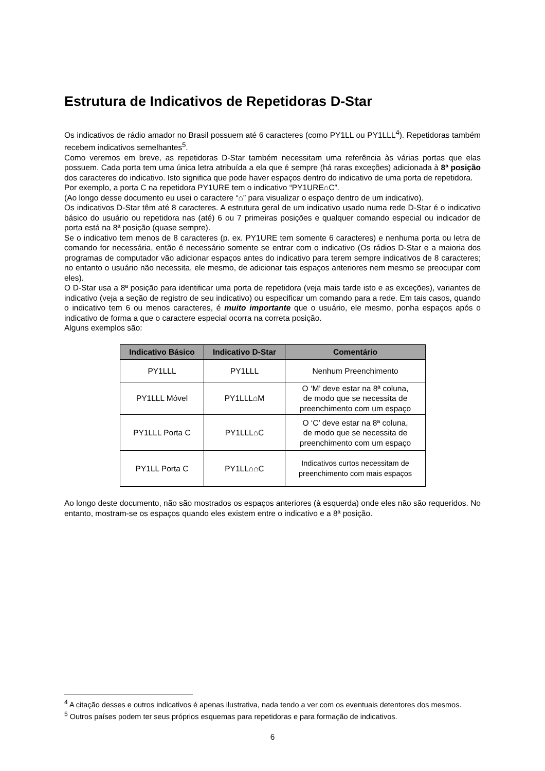Estrutura de Indicativos de Repetidoras D-Star
Os indicativos de rádio amador no Brasil possuem até 6 caracteres (como PY1LL ou PY1LLL<sup>4</sup>). Repetidoras também recebem indicativos semelhantes<sup>5</sup>.
Como veremos em breve, as repetidoras D-Star também necessitam uma referência às várias portas que elas possuem. Cada porta tem uma única letra atribuída a ela que é sempre (há raras exceções) adicionada à 8ª posição dos caracteres do indicativo. Isto significa que pode haver espaços dentro do indicativo de uma porta de repetidora.
Por exemplo, a porta C na repetidora PY1URE tem o indicativo “PY1URE⌂C”.
(Ao longo desse documento eu usei o caractere “⌂” para visualizar o espaço dentro de um indicativo).
Os indicativos D-Star têm até 8 caracteres. A estrutura geral de um indicativo usado numa rede D-Star é o indicativo básico do usuário ou repetidora nas (até) 6 ou 7 primeiras posições e qualquer comando especial ou indicador de porta está na 8ª posição (quase sempre).
Se o indicativo tem menos de 8 caracteres (p. ex. PY1URE tem somente 6 caracteres) e nenhuma porta ou letra de comando for necessária, então é necessário somente se entrar com o indicativo (Os rádios D-Star e a maioria dos programas de computador vão adicionar espaços antes do indicativo para terem sempre indicativos de 8 caracteres; no entanto o usuário não necessita, ele mesmo, de adicionar tais espaços anteriores nem mesmo se preocupar com eles).
O D-Star usa a 8ª posição para identificar uma porta de repetidora (veja mais tarde isto e as exceções), variantes de indicativo (veja a seção de registro de seu indicativo) ou especificar um comando para a rede. Em tais casos, quando o indicativo tem 6 ou menos caracteres, é muito importante que o usuário, ele mesmo, ponha espaços após o indicativo de forma a que o caractere especial ocorra na correta posição.
Alguns exemplos são:
| Indicativo Básico | Indicativo D-Star | Comentário |
| --- | --- | --- |
| PY1LLL | PY1LLL | Nenhum Preenchimento |
| PY1LLL Móvel | PY1LLL⌂M | O ‘M’ deve estar na 8ª coluna, de modo que se necessita de preenchimento com um espaço |
| PY1LLL Porta C | PY1LLL⌂C | O ‘C’ deve estar na 8ª coluna, de modo que se necessita de preenchimento com um espaço |
| PY1LL Porta C | PY1LL⌂⌂C | Indicativos curtos necessitam de preenchimento com mais espaços |
Ao longo deste documento, não são mostrados os espaços anteriores (à esquerda) onde eles não são requeridos. No entanto, mostram-se os espaços quando eles existem entre o indicativo e a 8ª posição.
<sup>4</sup> A citação desses e outros indicativos é apenas ilustrativa, nada tendo a ver com os eventuais detentores dos mesmos.
<sup>5</sup> Outros países podem ter seus próprios esquemas para repetidoras e para formação de indicativos.
6